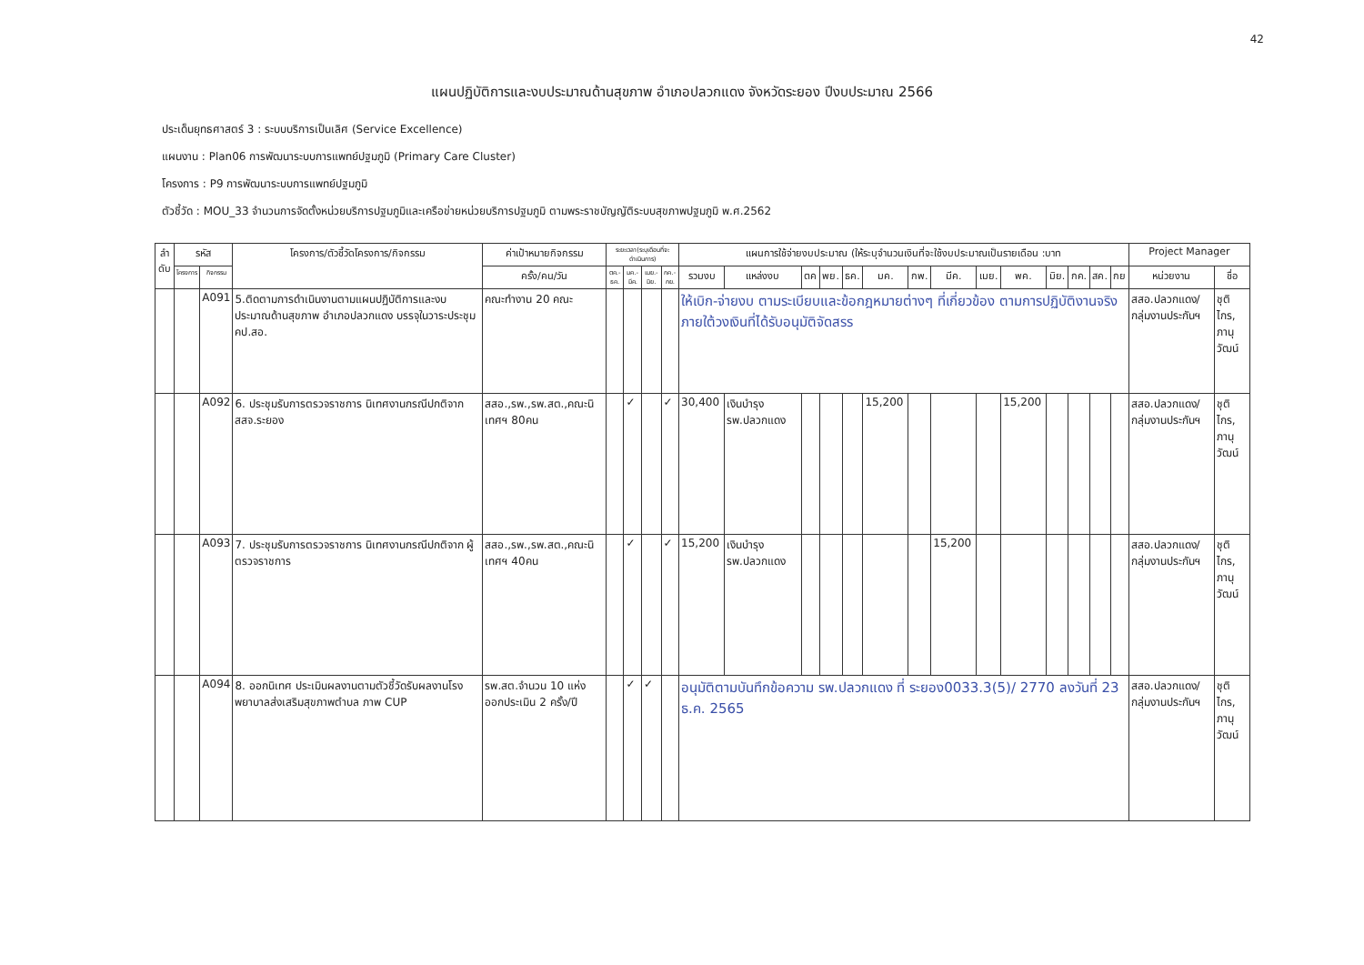42
แผนปฏิบัติการและงบประมาณด้านสุขภาพ อำเภอปลวกแดง จังหวัดระยอง ปีงบประมาณ 2566
ประเด็นยุทธศาสตร์ 3 : ระบบบริการเป็นเลิศ (Service Excellence)
แผนงาน : Plan06 การพัฒนาระบบการแพทย์ปฐมภูมิ (Primary Care Cluster)
โครงการ : P9 การพัฒนาระบบการแพทย์ปฐมภูมิ
ตัวชี้วัด : MOU_33 จำนวนการจัดตั้งหน่วยบริการปฐมภูมิและเครือข่ายหน่วยบริการปฐมภูมิ ตามพระราชบัญญัติระบบสุขภาพปฐมภูมิ พ.ศ.2562
| ลำ ดับ | รหัส | | โครงการ/ตัวชี้วัดโครงการ/กิจกรรม | ค่าเป้าหมายกิจกรรม | ระยะเวลา(ระบุเดือนที่จะดำเนินการ) | | | | แผนการใช้จ่ายงบประมาณ (ให้ระบุจำนวนเงินที่จะใช้งบประมาณเป็นรายเดือน :บาท | | | | | | | | | | | | | | Project Manager | |
| --- | --- | --- | --- | --- | --- | --- | --- | --- | --- | --- | --- | --- | --- | --- | --- | --- | --- | --- | --- | --- | --- | --- | --- | --- |
| | โครงการ | กิจกรรม | | ครั้ง/คน/วัน | ตค.-ธค. | มค.-มีค. | เมย.-มิย. | กค.-กย. | รวมงบ | แหล่งงบ | ตค | พย. | ธค. | มค. | กพ. | มีค. | เมย. | พค. | มิย. | กค. | สค. | กย | หน่วยงาน | ชื่อ |
| | | A091 | 5.ติดตามการดำเนินงานตามแผนปฏิบัติการและงบประมาณด้านสุขภาพ อำเภอปลวกแดง บรรจุในวาระประชุม คป.สอ. | คณะทำงาน 20 คณะ | | | | | ให้เบิก-จ่ายงบ ตามระเบียบและข้อกฎหมายต่างๆ ที่เกี่ยวข้อง ตามการปฏิบัติงานจริง ภายใต้วงเงินที่ได้รับอนุมัติจัดสรร | | | | | | | | | | | | | | สสอ.ปลวกแดง/กลุ่มงานประกันฯ | ชุติไกร, ภานุวัฒน์ |
| | | A092 | 6. ประชุมรับการตรวจราชการ นิเทศงานกรณีปกติจาก สสจ.ระยอง | สสอ.,รพ.,รพ.สต.,คณะนิเทศฯ 80คน | | ✓ | | ✓ | 30,400 | เงินบำรุง รพ.ปลวกแดง | | | | 15,200 | | | | 15,200 | | | | | สสอ.ปลวกแดง/กลุ่มงานประกันฯ | ชุติไกร, ภานุวัฒน์ |
| | | A093 | 7. ประชุมรับการตรวจราชการ นิเทศงานกรณีปกติจาก ผู้ตรวจราชการ | สสอ.,รพ.,รพ.สต.,คณะนิเทศฯ 40คน | | ✓ | | ✓ | 15,200 | เงินบำรุง รพ.ปลวกแดง | | | | | | 15,200 | | | | | | | สสอ.ปลวกแดง/กลุ่มงานประกันฯ | ชุติไกร, ภานุวัฒน์ |
| | | A094 | 8. ออกนิเทศ ประเมินผลงานตามตัวชี้วัดรับผลงานโรงพยาบาลส่งเสริมสุขภาพตำบล ภาพ CUP | รพ.สต.จำนวน 10 แห่ง ออกประเมิน 2 ครั้ง/ปี | | ✓ | ✓ | | อนุมัติตามบันทึกข้อความ รพ.ปลวกแดง ที่ ระยอง0033.3(5)/ 2770 ลงวันที่ 23 ธ.ค. 2565 | | | | | | | | | | | | | | สสอ.ปลวกแดง/กลุ่มงานประกันฯ | ชุติไกร, ภานุวัฒน์ |